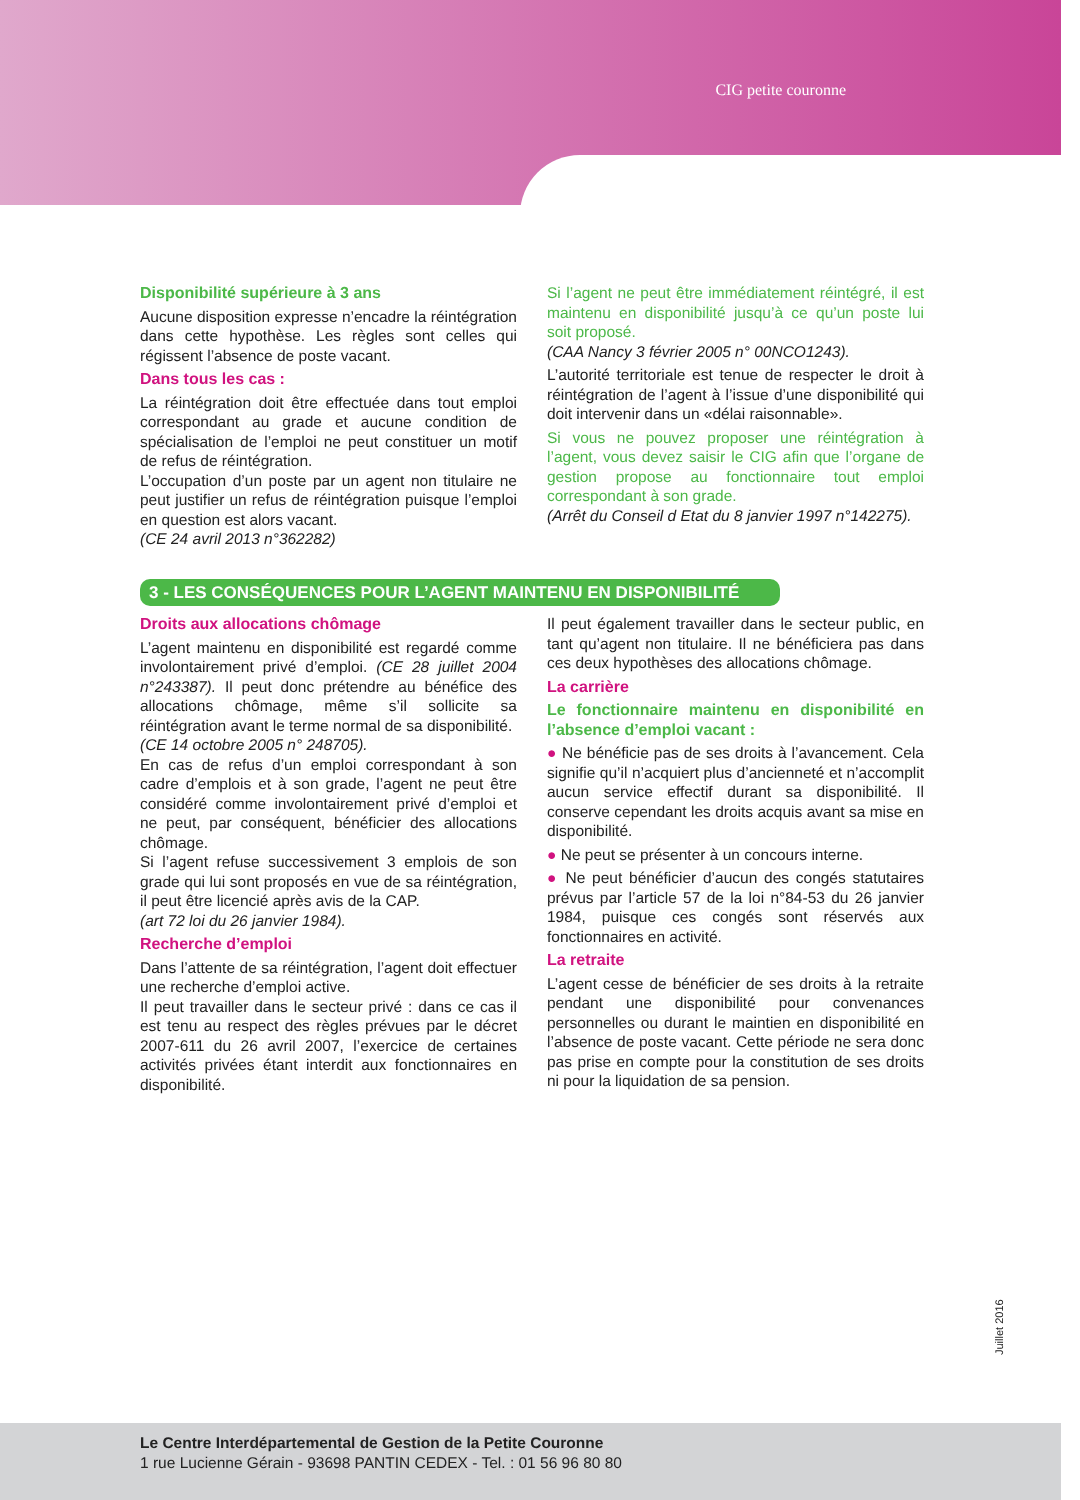CIG petite couronne
Disponibilité supérieure à 3 ans
Aucune disposition expresse n’encadre la réintégration dans cette hypothèse. Les règles sont celles qui régissent l’absence de poste vacant.
Dans tous les cas :
La réintégration doit être effectuée dans tout emploi correspondant au grade et aucune condition de spécialisation de l’emploi ne peut constituer un motif de refus de réintégration.
L’occupation d’un poste par un agent non titulaire ne peut justifier un refus de réintégration puisque l’emploi en question est alors vacant.
(CE 24 avril 2013 n°362282)
Si l’agent ne peut être immédiatement réintégré, il est maintenu en disponibilité jusqu’à ce qu’un poste lui soit proposé.
(CAA Nancy 3 février 2005 n° 00NCO1243).
L’autorité territoriale est tenue de respecter le droit à réintégration de l’agent à l’issue d’une disponibilité qui doit intervenir dans un «délai raisonnable».
Si vous ne pouvez proposer une réintégration à l’agent, vous devez saisir le CIG afin que l’organe de gestion propose au fonctionnaire tout emploi correspondant à son grade.
(Arrêt du Conseil d Etat du 8 janvier 1997 n°142275).
3 - LES CONSÉQUENCES POUR L’AGENT MAINTENU EN DISPONIBILITÉ
Droits aux allocations chômage
L’agent maintenu en disponibilité est regardé comme involontairement privé d’emploi. (CE 28 juillet 2004 n°243387). Il peut donc prétendre au bénéfice des allocations chômage, même s’il sollicite sa réintégration avant le terme normal de sa disponibilité.
(CE 14 octobre 2005 n° 248705).
En cas de refus d’un emploi correspondant à son cadre d’emplois et à son grade, l’agent ne peut être considéré comme involontairement privé d’emploi et ne peut, par conséquent, bénéficier des allocations chômage.
Si l’agent refuse successivement 3 emplois de son grade qui lui sont proposés en vue de sa réintégration, il peut être licencié après avis de la CAP.
(art 72 loi du 26 janvier 1984).
Recherche d’emploi
Dans l’attente de sa réintégration, l’agent doit effectuer une recherche d’emploi active.
Il peut travailler dans le secteur privé : dans ce cas il est tenu au respect des règles prévues par le décret 2007-611 du 26 avril 2007, l’exercice de certaines activités privées étant interdit aux fonctionnaires en disponibilité.
Il peut également travailler dans le secteur public, en tant qu’agent non titulaire. Il ne bénéficiera pas dans ces deux hypothèses des allocations chômage.
La carrière
Le fonctionnaire maintenu en disponibilité en l’absence d’emploi vacant :
● Ne bénéficie pas de ses droits à l’avancement. Cela signifie qu’il n’acquiert plus d’ancienneté et n’accomplit aucun service effectif durant sa disponibilité. Il conserve cependant les droits acquis avant sa mise en disponibilité.
● Ne peut se présenter à un concours interne.
● Ne peut bénéficier d’aucun des congés statutaires prévus par l’article 57 de la loi n°84-53 du 26 janvier 1984, puisque ces congés sont réservés aux fonctionnaires en activité.
La retraite
L’agent cesse de bénéficier de ses droits à la retraite pendant une disponibilité pour convenances personnelles ou durant le maintien en disponibilité en l’absence de poste vacant. Cette période ne sera donc pas prise en compte pour la constitution de ses droits ni pour la liquidation de sa pension.
Juillet 2016
Le Centre Interdépartemental de Gestion de la Petite Couronne
1 rue Lucienne Gérain - 93698 PANTIN CEDEX - Tel. : 01 56 96 80 80